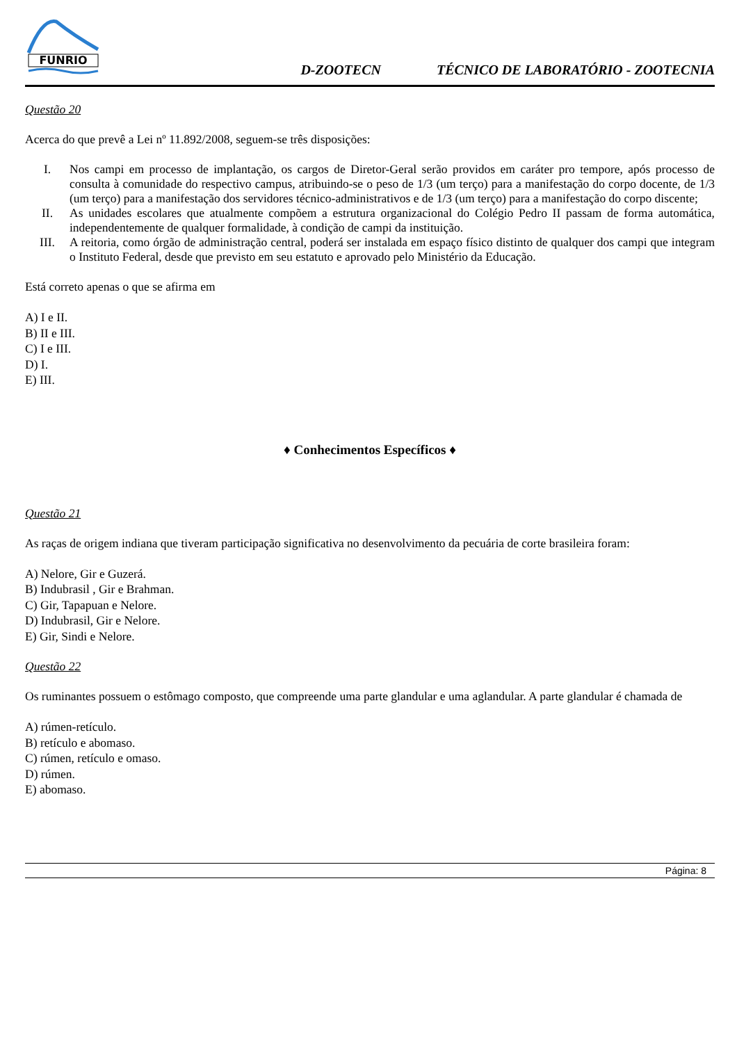FUNRIO
D-ZOOTECN TÉCNICO DE LABORATÓRIO - ZOOTECNIA
Questão 20
Acerca do que prevê a Lei nº 11.892/2008, seguem-se três disposições:
I. Nos campi em processo de implantação, os cargos de Diretor-Geral serão providos em caráter pro tempore, após processo de consulta à comunidade do respectivo campus, atribuindo-se o peso de 1/3 (um terço) para a manifestação do corpo docente, de 1/3 (um terço) para a manifestação dos servidores técnico-administrativos e de 1/3 (um terço) para a manifestação do corpo discente;
II. As unidades escolares que atualmente compõem a estrutura organizacional do Colégio Pedro II passam de forma automática, independentemente de qualquer formalidade, à condição de campi da instituição.
III. A reitoria, como órgão de administração central, poderá ser instalada em espaço físico distinto de qualquer dos campi que integram o Instituto Federal, desde que previsto em seu estatuto e aprovado pelo Ministério da Educação.
Está correto apenas o que se afirma em
A) I e II.
B) II e III.
C) I e III.
D) I.
E) III.
♦ Conhecimentos Específicos ♦
Questão 21
As raças de origem indiana que tiveram participação significativa no desenvolvimento da pecuária de corte brasileira foram:
A) Nelore, Gir e Guzerá.
B) Indubrasil , Gir e Brahman.
C) Gir, Tapapuan e Nelore.
D) Indubrasil, Gir e Nelore.
E) Gir, Sindi e Nelore.
Questão 22
Os ruminantes possuem o estômago composto, que compreende uma parte glandular e uma aglandular. A parte glandular é chamada de
A) rúmen-retículo.
B) retículo e abomaso.
C) rúmen, retículo e omaso.
D) rúmen.
E) abomaso.
Página: 8